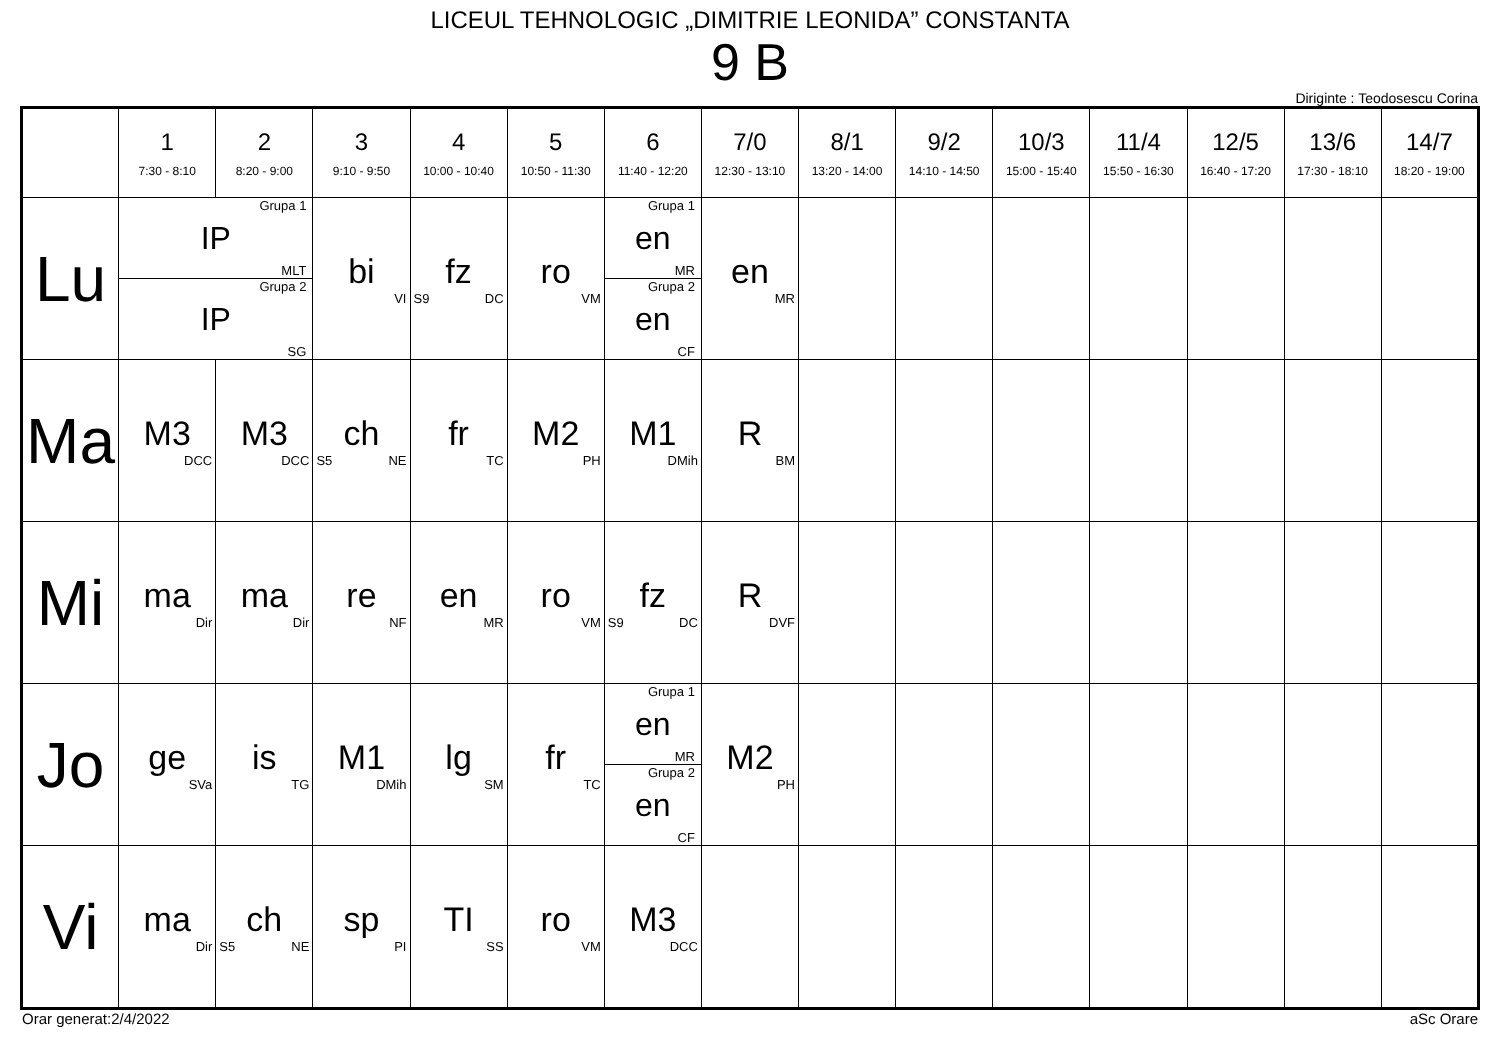LICEUL TEHNOLOGIC „DIMITRIE LEONIDA” CONSTANTA
9 B
Diriginte : Teodosescu Corina
| | 1 7:30 - 8:10 | 2 8:20 - 9:00 | 3 9:10 - 9:50 | 4 10:00 - 10:40 | 5 10:50 - 11:30 | 6 11:40 - 12:20 | 7/0 12:30 - 13:10 | 8/1 13:20 - 14:00 | 9/2 14:10 - 14:50 | 10/3 15:00 - 15:40 | 11/4 15:50 - 16:30 | 12/5 16:40 - 17:20 | 13/6 17:30 - 18:10 | 14/7 18:20 - 19:00 |
| --- | --- | --- | --- | --- | --- | --- | --- | --- | --- | --- | --- | --- | --- | --- |
| Lu | Grupa 1 IP MLT Grupa 2 IP SG | | bi VI | fz S9 DC | ro VM | Grupa 1 en MR Grupa 2 en CF | en MR | | | | | | | |
| Ma | M3 DCC | M3 DCC | ch S5 NE | fr TC | M2 PH | M1 DMih | R BM | | | | | | | |
| Mi | ma Dir | ma Dir | re NF | en MR | ro VM | fz S9 DC | R DVF | | | | | | | |
| Jo | ge SVa | is TG | M1 DMih | lg SM | fr TC | Grupa 1 en MR Grupa 2 en CF | M2 PH | | | | | | | |
| Vi | ma Dir | ch S5 NE | sp PI | TI SS | ro VM | M3 DCC | | | | | | | | |
Orar generat:2/4/2022 aSc Orare